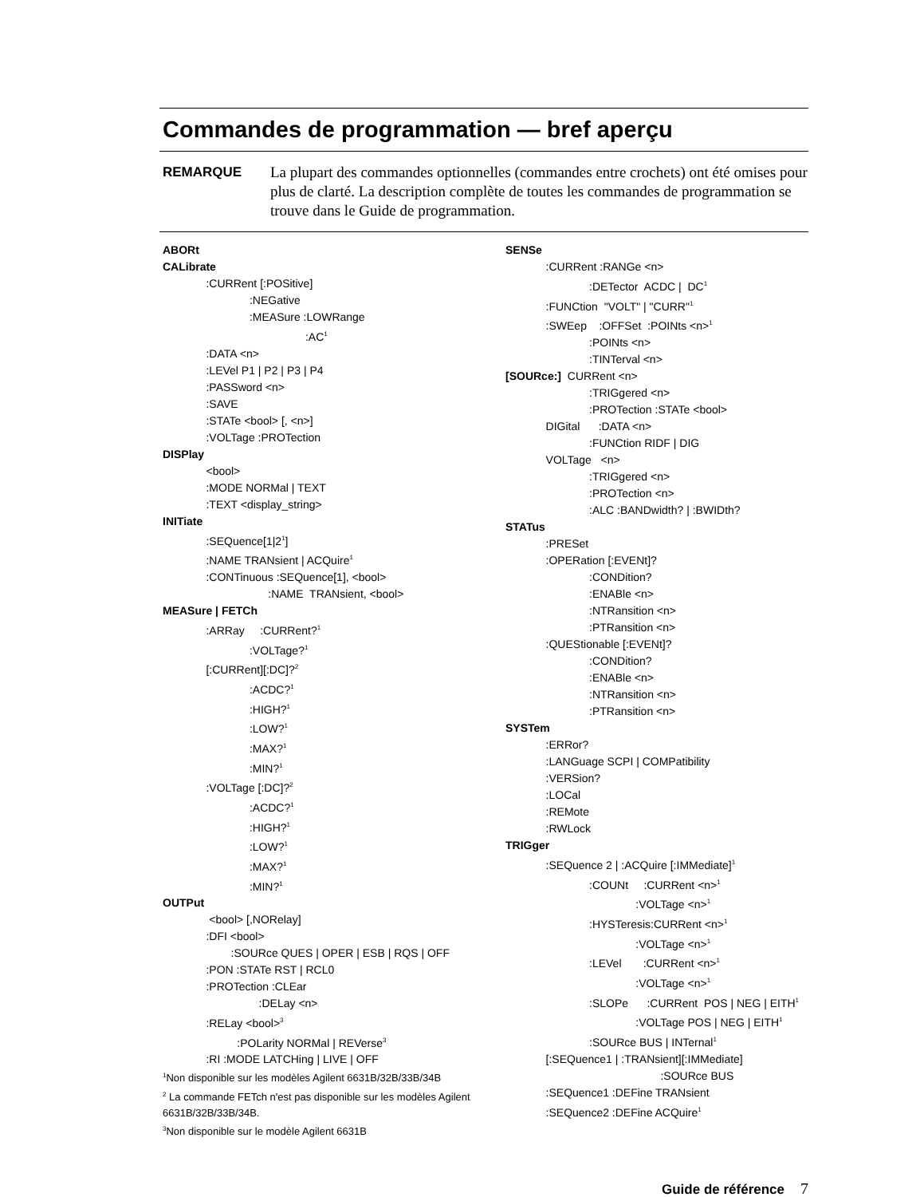Commandes de programmation — bref aperçu
REMARQUE La plupart des commandes optionnelles (commandes entre crochets) ont été omises pour plus de clarté. La description complète de toutes les commandes de programmation se trouve dans le Guide de programmation.
ABORt
CALibrate
:CURRent [:POSitive]
:NEGative
:MEASure :LOWRange
:AC<sup>1</sup>
:DATA <n>
:LEVel P1 | P2 | P3 | P4
:PASSword <n>
:SAVE
:STATe <bool> [, <n>]
:VOLTage :PROTection
DISPlay
<bool>
:MODE NORMal | TEXT
:TEXT <display_string>
INITiate
:SEQuence[1|2<sup>1</sup>]
:NAME TRANsient | ACQuire<sup>1</sup>
:CONTinuous :SEQuence[1], <bool>
:NAME TRANsient, <bool>
MEASure | FETCh
:ARRay :CURRent?<sup>1</sup>
:VOLTage?<sup>1</sup>
[:CURRent][:DC]?<sup>2</sup>
:ACDC?<sup>1</sup>
:HIGH?<sup>1</sup>
:LOW?<sup>1</sup>
:MAX?<sup>1</sup>
:MIN?<sup>1</sup>
:VOLTage [:DC]?<sup>2</sup>
:ACDC?<sup>1</sup>
:HIGH?<sup>1</sup>
:LOW?<sup>1</sup>
:MAX?<sup>1</sup>
:MIN?<sup>1</sup>
OUTPut
<bool> [,NORelay]
:DFI <bool>
:SOURce QUES | OPER | ESB | RQS | OFF
:PON :STATe RST | RCL0
:PROTection :CLEar
:DELay <n>
:RELay <bool><sup>3</sup>
:POLarity NORMal | REVerse<sup>3</sup>
:RI :MODE LATCHing | LIVE | OFF
<sup>1</sup> Non disponible sur les modèles Agilent 6631B/32B/33B/34B
<sup>2</sup> La commande FETch n'est pas disponible sur les modèles Agilent 6631B/32B/33B/34B.
<sup>3</sup> Non disponible sur le modèle Agilent 6631B
SENSe
:CURRent :RANGe <n>
:DETector ACDC | DC<sup>1</sup>
:FUNCtion "VOLT" | "CURR"<sup>1</sup>
:SWEep :OFFSet :POINts <n><sup>1</sup>
:POINts <n>
:TINTerval <n>
[SOURce:] CURRent <n>
:TRIGgered <n>
:PROTection :STATe <bool>
DIGital :DATA <n>
:FUNCtion RIDF | DIG
VOLTage <n>
:TRIGgered <n>
:PROTection <n>
:ALC :BANDwidth? | :BWIDth?
STATus
:PRESet
:OPERation [:EVENt]?
:CONDition?
:ENABle <n>
:NTRansition <n>
:PTRansition <n>
:QUEStionable [:EVENt]?
:CONDition?
:ENABle <n>
:NTRansition <n>
:PTRansition <n>
SYSTem
:ERRor?
:LANGuage SCPI | COMPatibility
:VERSion?
:LOCal
:REMote
:RWLock
TRIGger
:SEQuence 2 | :ACQuire [:IMMediate]<sup>1</sup>
:COUNt :CURRent <n><sup>1</sup>
:VOLTage <n><sup>1</sup>
:HYSTeresis:CURRent <n><sup>1</sup>
:VOLTage <n><sup>1</sup>
:LEVel :CURRent <n><sup>1</sup>
:VOLTage <n><sup>1</sup>
:SLOPe :CURRent POS | NEG | EITH<sup>1</sup>
:VOLTage POS | NEG | EITH<sup>1</sup>
:SOURce BUS | INTernal<sup>1</sup>
[:SEQuence1 | :TRANsient][:IMMediate]
:SOURce BUS
:SEQuence1 :DEFine TRANsient
:SEQuence2 :DEFine ACQuire<sup>1</sup>
Guide de référence 7